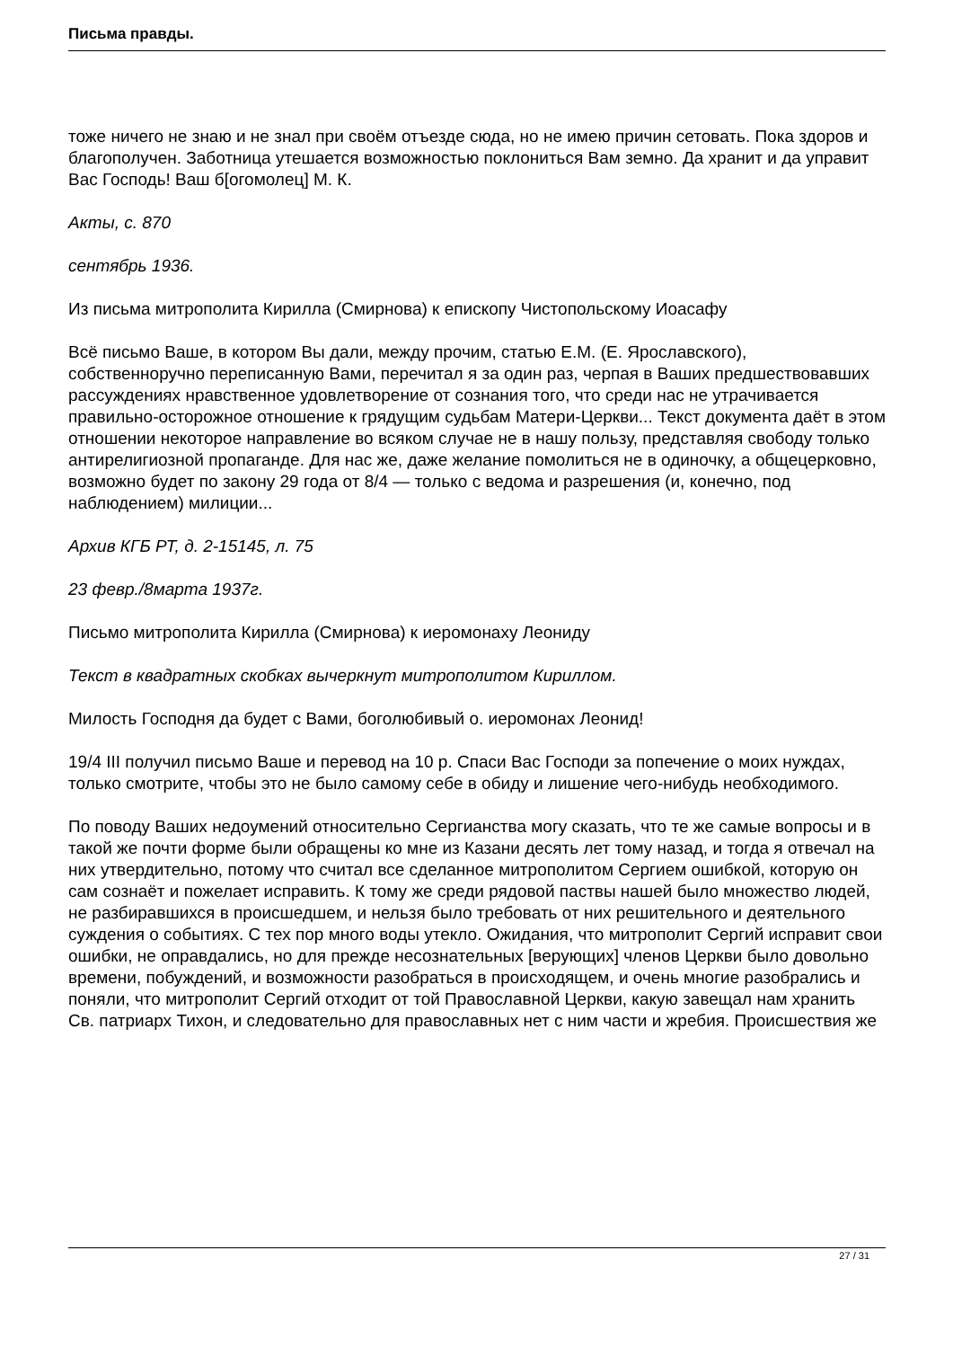Письма правды.
тоже ничего не знаю и не знал при своём отъезде сюда, но не имею причин сетовать. Пока здоров и благополучен. Заботница утешается возможностью поклониться Вам земно. Да хранит и да управит Вас Господь! Ваш б[огомолец] М. К.
Акты, с. 870
сентябрь 1936.
Из письма митрополита Кирилла (Смирнова) к епископу Чистопольскому Иоасафу
Всё письмо Ваше, в котором Вы дали, между прочим, статью Е.М. (Е. Ярославского), собственноручно переписанную Вами, перечитал я за один раз, черпая в Ваших предшествовавших рассуждениях нравственное удовлетворение от сознания того, что среди нас не утрачивается правильно-осторожное отношение к грядущим судьбам Матери-Церкви... Текст документа даёт в этом отношении некоторое направление во всяком случае не в нашу пользу, представляя свободу только антирелигиозной пропаганде. Для нас же, даже желание помолиться не в одиночку, а общецерковно, возможно будет по закону 29 года от 8/4 — только с ведома и разрешения (и, конечно, под наблюдением) милиции...
Архив КГБ РТ, д. 2-15145, л. 75
23 февр./8марта 1937г.
Письмо митрополита Кирилла (Смирнова) к иеромонаху Леониду
Текст в квадратных скобках вычеркнут митрополитом Кириллом.
Милость Господня да будет с Вами, боголюбивый о. иеромонах Леонид!
19/4 III получил письмо Ваше и перевод на 10 р. Спаси Вас Господи за попечение о моих нуждах, только смотрите, чтобы это не было самому себе в обиду и лишение чего-нибудь необходимого.
По поводу Ваших недоумений относительно Сергианства могу сказать, что те же самые вопросы и в такой же почти форме были обращены ко мне из Казани десять лет тому назад, и тогда я отвечал на них утвердительно, потому что считал все сделанное митрополитом Сергием ошибкой, которую он сам сознаёт и пожелает исправить. К тому же среди рядовой паствы нашей было множество людей, не разбиравшихся в происшедшем, и нельзя было требовать от них решительного и деятельного суждения о событиях. С тех пор много воды утекло. Ожидания, что митрополит Сергий исправит свои ошибки, не оправдались, но для прежде несознательных [верующих] членов Церкви было довольно времени, побуждений, и возможности разобраться в происходящем, и очень многие разобрались и поняли, что митрополит Сергий отходит от той Православной Церкви, какую завещал нам хранить Св. патриарх Тихон, и следовательно для православных нет с ним части и жребия. Происшествия же
27 / 31